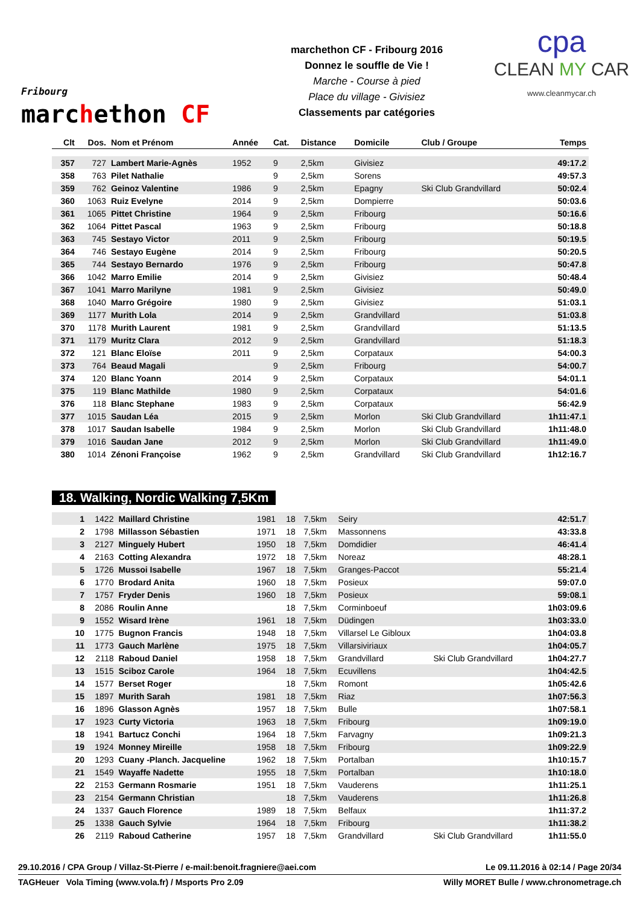Fribourg
marchethon CF
marchethon CF - Fribourg 2016
Donnez le souffle de Vie !
Marche - Course à pied
Place du village - Givisiez
Classements par catégories
cpa
CLEAN MY CAR
www.cleanmycar.ch
| Clt | Dos. | Nom et Prénom | Année | Cat. | Distance | Domicile | Club / Groupe | Temps |
| --- | --- | --- | --- | --- | --- | --- | --- | --- |
| 357 | 727 | Lambert Marie-Agnès | 1952 | 9 | 2,5km | Givisiez | | 49:17.2 |
| 358 | 763 | Pilet Nathalie | | 9 | 2,5km | Sorens | | 49:57.3 |
| 359 | 762 | Geinoz Valentine | 1986 | 9 | 2,5km | Epagny | Ski Club Grandvillard | 50:02.4 |
| 360 | 1063 | Ruiz Evelyne | 2014 | 9 | 2,5km | Dompierre | | 50:03.6 |
| 361 | 1065 | Pittet Christine | 1964 | 9 | 2,5km | Fribourg | | 50:16.6 |
| 362 | 1064 | Pittet Pascal | 1963 | 9 | 2,5km | Fribourg | | 50:18.8 |
| 363 | 745 | Sestayo Victor | 2011 | 9 | 2,5km | Fribourg | | 50:19.5 |
| 364 | 746 | Sestayo Eugène | 2014 | 9 | 2,5km | Fribourg | | 50:20.5 |
| 365 | 744 | Sestayo Bernardo | 1976 | 9 | 2,5km | Fribourg | | 50:47.8 |
| 366 | 1042 | Marro Emilie | 2014 | 9 | 2,5km | Givisiez | | 50:48.4 |
| 367 | 1041 | Marro Marilyne | 1981 | 9 | 2,5km | Givisiez | | 50:49.0 |
| 368 | 1040 | Marro Grégoire | 1980 | 9 | 2,5km | Givisiez | | 51:03.1 |
| 369 | 1177 | Murith Lola | 2014 | 9 | 2,5km | Grandvillard | | 51:03.8 |
| 370 | 1178 | Murith Laurent | 1981 | 9 | 2,5km | Grandvillard | | 51:13.5 |
| 371 | 1179 | Muritz Clara | 2012 | 9 | 2,5km | Grandvillard | | 51:18.3 |
| 372 | 121 | Blanc Eloïse | 2011 | 9 | 2,5km | Corpataux | | 54:00.3 |
| 373 | 764 | Beaud Magali | | 9 | 2,5km | Fribourg | | 54:00.7 |
| 374 | 120 | Blanc Yoann | 2014 | 9 | 2,5km | Corpataux | | 54:01.1 |
| 375 | 119 | Blanc Mathilde | 1980 | 9 | 2,5km | Corpataux | | 54:01.6 |
| 376 | 118 | Blanc Stephane | 1983 | 9 | 2,5km | Corpataux | | 56:42.9 |
| 377 | 1015 | Saudan Léa | 2015 | 9 | 2,5km | Morlon | Ski Club Grandvillard | 1h11:47.1 |
| 378 | 1017 | Saudan Isabelle | 1984 | 9 | 2,5km | Morlon | Ski Club Grandvillard | 1h11:48.0 |
| 379 | 1016 | Saudan Jane | 2012 | 9 | 2,5km | Morlon | Ski Club Grandvillard | 1h11:49.0 |
| 380 | 1014 | Zénoni Françoise | 1962 | 9 | 2,5km | Grandvillard | Ski Club Grandvillard | 1h12:16.7 |
18. Walking, Nordic Walking 7,5Km
| 1 | 1422 | Maillard Christine | 1981 | 18 | 7,5km | Seiry | | 42:51.7 |
| 2 | 1798 | Millasson Sébastien | 1971 | 18 | 7,5km | Massonnens | | 43:33.8 |
| 3 | 2127 | Minguely Hubert | 1950 | 18 | 7,5km | Domdidier | | 46:41.4 |
| 4 | 2163 | Cotting Alexandra | 1972 | 18 | 7,5km | Noreaz | | 48:28.1 |
| 5 | 1726 | Mussoi Isabelle | 1967 | 18 | 7,5km | Granges-Paccot | | 55:21.4 |
| 6 | 1770 | Brodard Anita | 1960 | 18 | 7,5km | Posieux | | 59:07.0 |
| 7 | 1757 | Fryder Denis | 1960 | 18 | 7,5km | Posieux | | 59:08.1 |
| 8 | 2086 | Roulin Anne | | 18 | 7,5km | Corminboeuf | | 1h03:09.6 |
| 9 | 1552 | Wisard Irène | 1961 | 18 | 7,5km | Düdingen | | 1h03:33.0 |
| 10 | 1775 | Bugnon Francis | 1948 | 18 | 7,5km | Villarsel Le Gibloux | | 1h04:03.8 |
| 11 | 1773 | Gauch Marlène | 1975 | 18 | 7,5km | Villarsiviriaux | | 1h04:05.7 |
| 12 | 2118 | Raboud Daniel | 1958 | 18 | 7,5km | Grandvillard | Ski Club Grandvillard | 1h04:27.7 |
| 13 | 1515 | Sciboz Carole | 1964 | 18 | 7,5km | Ecuvillens | | 1h04:42.5 |
| 14 | 1577 | Berset Roger | | 18 | 7,5km | Romont | | 1h05:42.6 |
| 15 | 1897 | Murith Sarah | 1981 | 18 | 7,5km | Riaz | | 1h07:56.3 |
| 16 | 1896 | Glasson Agnès | 1957 | 18 | 7,5km | Bulle | | 1h07:58.1 |
| 17 | 1923 | Curty Victoria | 1963 | 18 | 7,5km | Fribourg | | 1h09:19.0 |
| 18 | 1941 | Bartucz Conchi | 1964 | 18 | 7,5km | Farvagny | | 1h09:21.3 |
| 19 | 1924 | Monney Mireille | 1958 | 18 | 7,5km | Fribourg | | 1h09:22.9 |
| 20 | 1293 | Cuany -Planch. Jacqueline | 1962 | 18 | 7,5km | Portalban | | 1h10:15.7 |
| 21 | 1549 | Wayaffe Nadette | 1955 | 18 | 7,5km | Portalban | | 1h10:18.0 |
| 22 | 2153 | Germann Rosmarie | 1951 | 18 | 7,5km | Vauderens | | 1h11:25.1 |
| 23 | 2154 | Germann Christian | | 18 | 7,5km | Vauderens | | 1h11:26.8 |
| 24 | 1337 | Gauch Florence | 1989 | 18 | 7,5km | Belfaux | | 1h11:37.2 |
| 25 | 1338 | Gauch Sylvie | 1964 | 18 | 7,5km | Fribourg | | 1h11:38.2 |
| 26 | 2119 | Raboud Catherine | 1957 | 18 | 7,5km | Grandvillard | Ski Club Grandvillard | 1h11:55.0 |
29.10.2016 / CPA Group / Villaz-St-Pierre / e-mail:benoit.fragniere@aei.com Le 09.11.2016 à 02:14 / Page 20/34
TAGHeuer Vola Timing (www.vola.fr) / Msports Pro 2.09 Willy MORET Bulle / www.chronometrage.ch